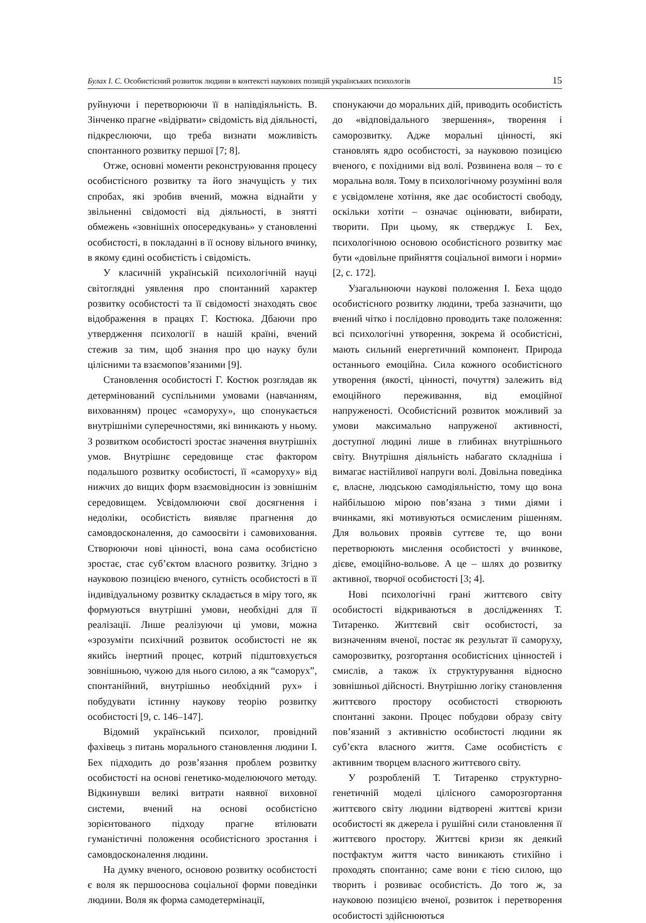Булах І. С. Особистісний розвиток людини в контексті наукових позицій українських психологів 15
руйнуючи і перетворюючи її в напівдіяльність. В. Зінченко прагне «відірвати» свідомість від діяльності, підкреслюючи, що треба визнати можливість спонтанного розвитку першої [7; 8].
Отже, основні моменти реконструювання процесу особистісного розвитку та його значущість у тих спробах, які зробив вчений, можна віднайти у звільненні свідомості від діяльності, в знятті обмежень «зовнішніх опосередкувань» у становленні особистості, в покладанні в її основу вільного вчинку, в якому єдині особистість і свідомість.
У класичній українській психологічній науці світоглядні уявлення про спонтанний характер розвитку особистості та її свідомості знаходять своє відображення в працях Г. Костюка. Дбаючи про утвердження психології в нашій країні, вчений стежив за тим, щоб знання про цю науку були цілісними та взаємопов’язаними [9].
Становлення особистості Г. Костюк розглядав як детермінований суспільними умовами (навчанням, вихованням) процес «саморуху», що спонукається внутрішніми суперечностями, які виникають у ньому. З розвитком особистості зростає значення внутрішніх умов. Внутрішнє середовище стає фактором подальшого розвитку особистості, її «саморуху» від нижчих до вищих форм взаємовідносин із зовнішнім середовищем. Усвідомлюючи свої досягнення і недоліки, особистість виявляє прагнення до самовдосконалення, до самоосвіти і самовиховання. Створюючи нові цінності, вона сама особистісно зростає, стає суб’єктом власного розвитку. Згідно з науковою позицією вченого, сутність особистості в її індивідуальному розвитку складається в міру того, як формуються внутрішні умови, необхідні для її реалізації. Лише реалізуючи ці умови, можна «зрозуміти психічний розвиток особистості не як якийсь інертний процес, котрий підштовхується зовнішньою, чужою для нього силою, а як “саморух”, спонтанійний, внутрішньо необхідний рух» і побудувати істинну наукову теорію розвитку особистості [9, с. 146–147].
Відомий український психолог, провідний фахівець з питань морального становлення людини І. Бех підходить до розв’язання проблем розвитку особистості на основі генетико-моделюючого методу. Відкинувши великі витрати наявної виховної системи, вчений на основі особистісно зорієнтованого підходу прагне втілювати гуманістичні положення особистісного зростання і самовдосконалення людини.
На думку вченого, основою розвитку особистості є воля як першооснова соціальної форми поведінки людини. Воля як форма самодетермінації,
спонукаючи до моральних дій, приводить особистість до «відповідального звершення», творення і саморозвитку. Адже моральні цінності, які становлять ядро особистості, за науковою позицією вченого, є похідними від волі. Розвинена воля – то є моральна воля. Тому в психологічному розумінні воля є усвідомлене хотіння, яке дає особистості свободу, оскільки хотіти – означає оцінювати, вибирати, творити. При цьому, як стверджує І. Бех, психологічною основою особистісного розвитку має бути «довільне прийняття соціальної вимоги і норми» [2, с. 172].
Узагальнюючи наукові положення І. Беха щодо особистісного розвитку людини, треба зазначити, що вчений чітко і послідовно проводить таке положення: всі психологічні утворення, зокрема й особистісні, мають сильний енергетичний компонент. Природа останнього емоційна. Сила кожного особистісного утворення (якості, цінності, почуття) залежить від емоційного переживання, від емоційної напруженості. Особистісний розвиток можливий за умови максимально напруженої активності, доступної людині лише в глибинах внутрішнього світу. Внутрішня діяльність набагато складніша і вимагає настійливої напруги волі. Довільна поведінка є, власне, людською самодіяльністю, тому що вона найбільшою мірою пов’язана з тими діями і вчинками, які мотивуються осмисленим рішенням. Для вольових проявів суттєве те, що вони перетворюють мислення особистості у вчинкове, дієве, емоційно-вольове. А це – шлях до розвитку активної, творчої особистості [3; 4].
Нові психологічні грані життєвого світу особистості відкриваються в дослідженнях Т. Титаренко. Життєвий світ особистості, за визначенням вченої, постає як результат її саморуху, саморозвитку, розгортання особистісних цінностей і смислів, а також їх структурування відносно зовнішньої дійсності. Внутрішню логіку становлення життєвого простору особистості створюють спонтанні закони. Процес побудови образу світу пов’язаний з активністю особистості людини як суб’єкта власного життя. Саме особистість є активним творцем власного життєвого світу.
У розробленій Т. Титаренко структурно-генетичній моделі цілісного саморозгортання життєвого світу людини відтворені життєві кризи особистості як джерела і рушійні сили становлення її життєвого простору. Життєві кризи як деякий постфактум життя часто виникають стихійно і проходять спонтанно; саме вони є тією силою, що творить і розвиває особистість. До того ж, за науковою позицією вченої, розвиток і перетворення особистості здійснюються